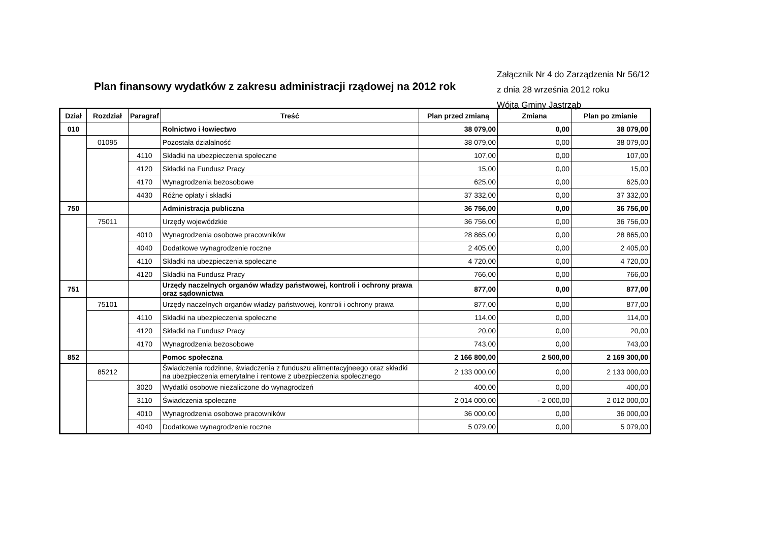Plan finansowy wydatków z zakresu administracji rządowej na 2012 rok
Załącznik Nr 4 do Zarządzenia Nr 56/12
z dnia 28 września 2012 roku
Wójta Gminy Jastrząb
| Dział | Rozdział | Paragraf | Treść | Plan przed zmianą | Zmiana | Plan po zmianie |
| --- | --- | --- | --- | --- | --- | --- |
| 010 | | | Rolnictwo i łowiectwo | 38 079,00 | 0,00 | 38 079,00 |
| | 01095 | | Pozostała działalność | 38 079,00 | 0,00 | 38 079,00 |
| | | 4110 | Składki na ubezpieczenia społeczne | 107,00 | 0,00 | 107,00 |
| | | 4120 | Składki na Fundusz Pracy | 15,00 | 0,00 | 15,00 |
| | | 4170 | Wynagrodzenia bezosobowe | 625,00 | 0,00 | 625,00 |
| | | 4430 | Różne opłaty i składki | 37 332,00 | 0,00 | 37 332,00 |
| 750 | | | Administracja publiczna | 36 756,00 | 0,00 | 36 756,00 |
| | 75011 | | Urzędy wojewódzkie | 36 756,00 | 0,00 | 36 756,00 |
| | | 4010 | Wynagrodzenia osobowe pracowników | 28 865,00 | 0,00 | 28 865,00 |
| | | 4040 | Dodatkowe wynagrodzenie roczne | 2 405,00 | 0,00 | 2 405,00 |
| | | 4110 | Składki na ubezpieczenia społeczne | 4 720,00 | 0,00 | 4 720,00 |
| | | 4120 | Składki na Fundusz Pracy | 766,00 | 0,00 | 766,00 |
| 751 | | | Urzędy naczelnych organów władzy państwowej, kontroli i ochrony prawa oraz sądownictwa | 877,00 | 0,00 | 877,00 |
| | 75101 | | Urzędy naczelnych organów władzy państwowej, kontroli i ochrony prawa | 877,00 | 0,00 | 877,00 |
| | | 4110 | Składki na ubezpieczenia społeczne | 114,00 | 0,00 | 114,00 |
| | | 4120 | Składki na Fundusz Pracy | 20,00 | 0,00 | 20,00 |
| | | 4170 | Wynagrodzenia bezosobowe | 743,00 | 0,00 | 743,00 |
| 852 | | | Pomoc społeczna | 2 166 800,00 | 2 500,00 | 2 169 300,00 |
| | 85212 | | Świadczenia rodzinne, świadczenia z funduszu alimentacyjneego oraz składki na ubezpieczenia emerytalne i rentowe z ubezpieczenia społecznego | 2 133 000,00 | 0,00 | 2 133 000,00 |
| | | 3020 | Wydatki osobowe niezaliczone do wynagrodzeń | 400,00 | 0,00 | 400,00 |
| | | 3110 | Świadczenia społeczne | 2 014 000,00 | - 2 000,00 | 2 012 000,00 |
| | | 4010 | Wynagrodzenia osobowe pracowników | 36 000,00 | 0,00 | 36 000,00 |
| | | 4040 | Dodatkowe wynagrodzenie roczne | 5 079,00 | 0,00 | 5 079,00 |